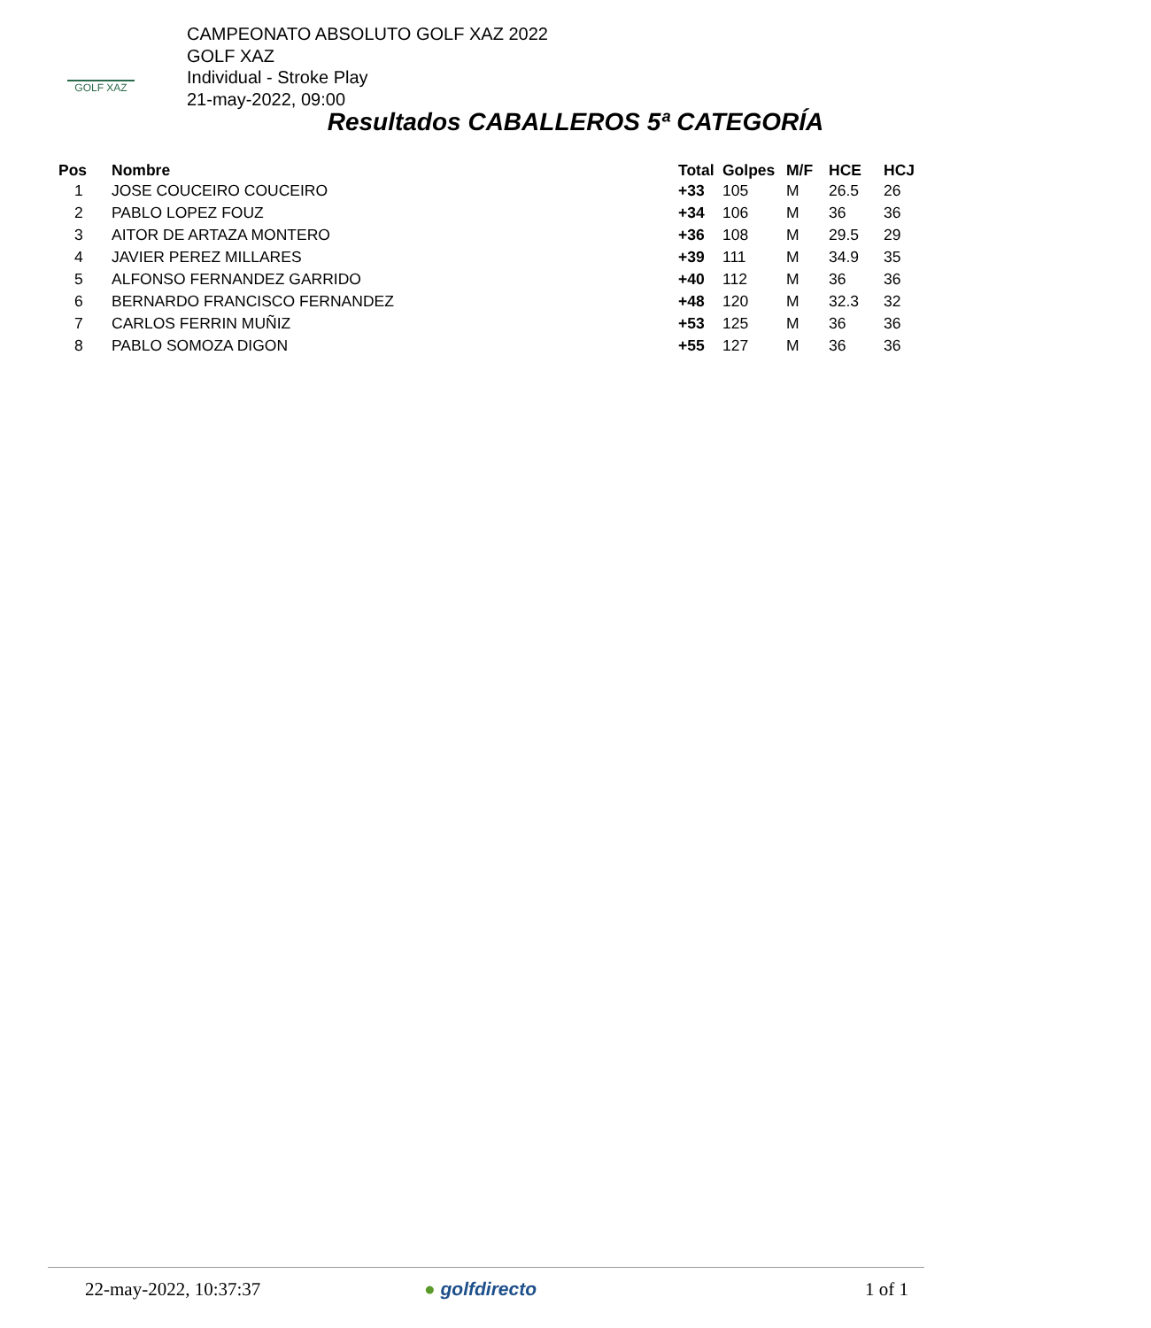GOLF XAZ
CAMPEONATO ABSOLUTO GOLF XAZ 2022
GOLF XAZ
Individual - Stroke Play
21-may-2022, 09:00
Resultados CABALLEROS 5ª CATEGORÍA
| Pos | Nombre | Total | Golpes | M/F | HCE | HCJ |
| --- | --- | --- | --- | --- | --- | --- |
| 1 | JOSE COUCEIRO COUCEIRO | +33 | 105 | M | 26.5 | 26 |
| 2 | PABLO LOPEZ FOUZ | +34 | 106 | M | 36 | 36 |
| 3 | AITOR DE ARTAZA MONTERO | +36 | 108 | M | 29.5 | 29 |
| 4 | JAVIER PEREZ MILLARES | +39 | 111 | M | 34.9 | 35 |
| 5 | ALFONSO FERNANDEZ GARRIDO | +40 | 112 | M | 36 | 36 |
| 6 | BERNARDO FRANCISCO FERNANDEZ | +48 | 120 | M | 32.3 | 32 |
| 7 | CARLOS FERRIN MUÑIZ | +53 | 125 | M | 36 | 36 |
| 8 | PABLO SOMOZA DIGON | +55 | 127 | M | 36 | 36 |
22-may-2022, 10:37:37 ● golfdirecto 1 of 1